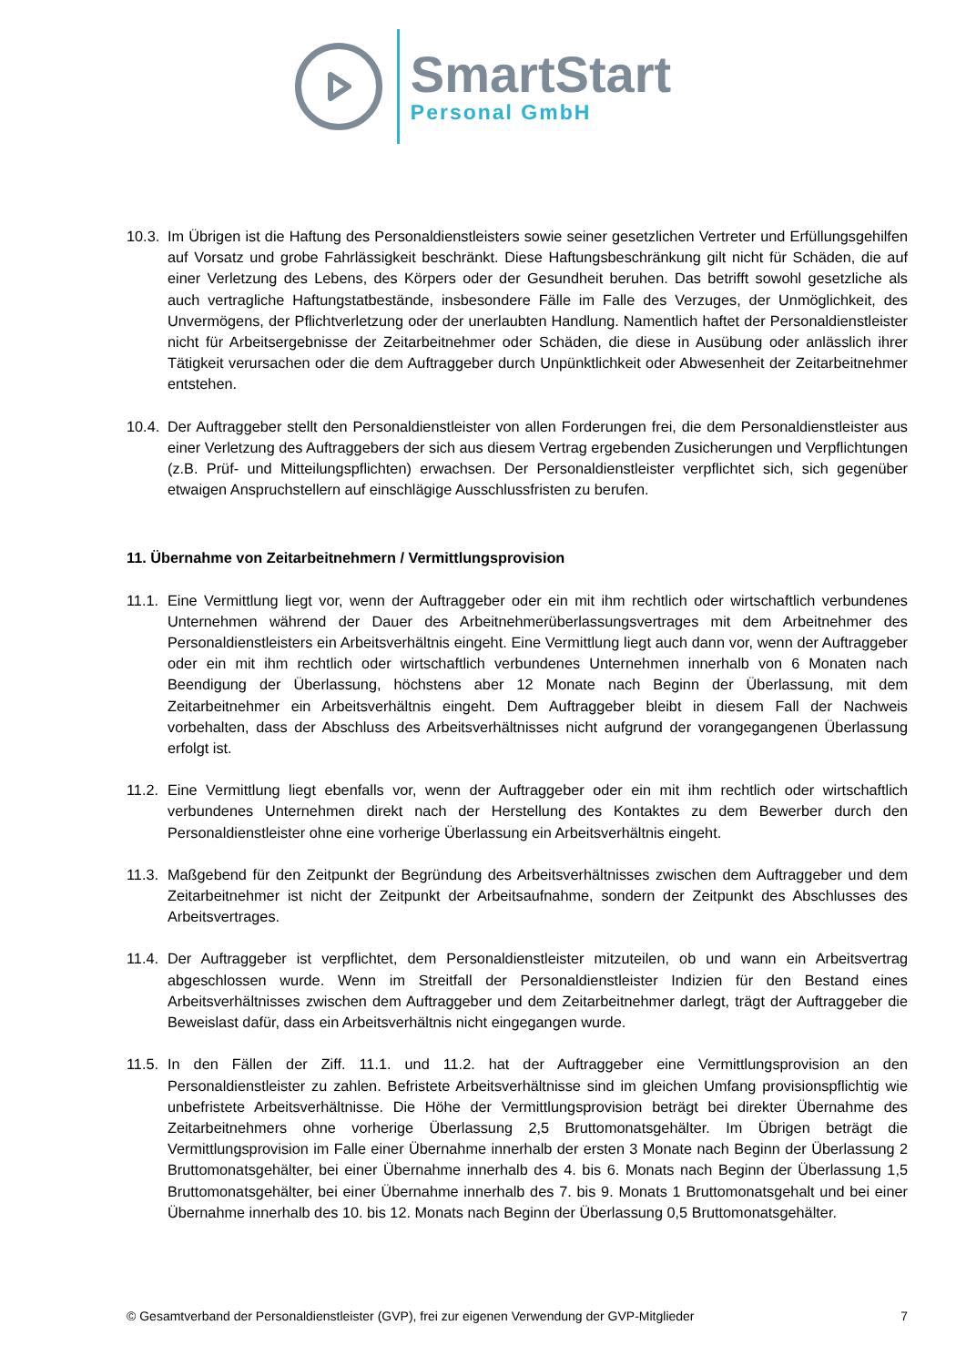SmartStart
Personal GmbH
10.3. Im Übrigen ist die Haftung des Personaldienstleisters sowie seiner gesetzlichen Vertreter und Erfüllungsgehilfen auf Vorsatz und grobe Fahrlässigkeit beschränkt. Diese Haftungsbeschränkung gilt nicht für Schäden, die auf einer Verletzung des Lebens, des Körpers oder der Gesundheit beruhen. Das betrifft sowohl gesetzliche als auch vertragliche Haftungstatbestände, insbesondere Fälle im Falle des Verzuges, der Unmöglichkeit, des Unvermögens, der Pflichtverletzung oder der unerlaubten Handlung. Namentlich haftet der Personaldienstleister nicht für Arbeitsergebnisse der Zeitarbeitnehmer oder Schäden, die diese in Ausübung oder anlässlich ihrer Tätigkeit verursachen oder die dem Auftraggeber durch Unpünktlichkeit oder Abwesenheit der Zeitarbeitnehmer entstehen.
10.4. Der Auftraggeber stellt den Personaldienstleister von allen Forderungen frei, die dem Personaldienstleister aus einer Verletzung des Auftraggebers der sich aus diesem Vertrag ergebenden Zusicherungen und Verpflichtungen (z.B. Prüf- und Mitteilungspflichten) erwachsen. Der Personaldienstleister verpflichtet sich, sich gegenüber etwaigen Anspruchstellern auf einschlägige Ausschlussfristen zu berufen.
11. Übernahme von Zeitarbeitnehmern / Vermittlungsprovision
11.1. Eine Vermittlung liegt vor, wenn der Auftraggeber oder ein mit ihm rechtlich oder wirtschaftlich verbundenes Unternehmen während der Dauer des Arbeitnehmerüberlassungsvertrages mit dem Arbeitnehmer des Personaldienstleisters ein Arbeitsverhältnis eingeht. Eine Vermittlung liegt auch dann vor, wenn der Auftraggeber oder ein mit ihm rechtlich oder wirtschaftlich verbundenes Unternehmen innerhalb von 6 Monaten nach Beendigung der Überlassung, höchstens aber 12 Monate nach Beginn der Überlassung, mit dem Zeitarbeitnehmer ein Arbeitsverhältnis eingeht. Dem Auftraggeber bleibt in diesem Fall der Nachweis vorbehalten, dass der Abschluss des Arbeitsverhältnisses nicht aufgrund der vorangegangenen Überlassung erfolgt ist.
11.2. Eine Vermittlung liegt ebenfalls vor, wenn der Auftraggeber oder ein mit ihm rechtlich oder wirtschaftlich verbundenes Unternehmen direkt nach der Herstellung des Kontaktes zu dem Bewerber durch den Personaldienstleister ohne eine vorherige Überlassung ein Arbeitsverhältnis eingeht.
11.3. Maßgebend für den Zeitpunkt der Begründung des Arbeitsverhältnisses zwischen dem Auftraggeber und dem Zeitarbeitnehmer ist nicht der Zeitpunkt der Arbeitsaufnahme, sondern der Zeitpunkt des Abschlusses des Arbeitsvertrages.
11.4. Der Auftraggeber ist verpflichtet, dem Personaldienstleister mitzuteilen, ob und wann ein Arbeitsvertrag abgeschlossen wurde. Wenn im Streitfall der Personaldienstleister Indizien für den Bestand eines Arbeitsverhältnisses zwischen dem Auftraggeber und dem Zeitarbeitnehmer darlegt, trägt der Auftraggeber die Beweislast dafür, dass ein Arbeitsverhältnis nicht eingegangen wurde.
11.5. In den Fällen der Ziff. 11.1. und 11.2. hat der Auftraggeber eine Vermittlungsprovision an den Personaldienstleister zu zahlen. Befristete Arbeitsverhältnisse sind im gleichen Umfang provisionspflichtig wie unbefristete Arbeitsverhältnisse. Die Höhe der Vermittlungsprovision beträgt bei direkter Übernahme des Zeitarbeitnehmers ohne vorherige Überlassung 2,5 Bruttomonatsgehälter. Im Übrigen beträgt die Vermittlungsprovision im Falle einer Übernahme innerhalb der ersten 3 Monate nach Beginn der Überlassung 2 Bruttomonatsgehälter, bei einer Übernahme innerhalb des 4. bis 6. Monats nach Beginn der Überlassung 1,5 Bruttomonatsgehälter, bei einer Übernahme innerhalb des 7. bis 9. Monats 1 Bruttomonatsgehalt und bei einer Übernahme innerhalb des 10. bis 12. Monats nach Beginn der Überlassung 0,5 Bruttomonatsgehälter.
© Gesamtverband der Personaldienstleister (GVP), frei zur eigenen Verwendung der GVP-Mitglieder 7